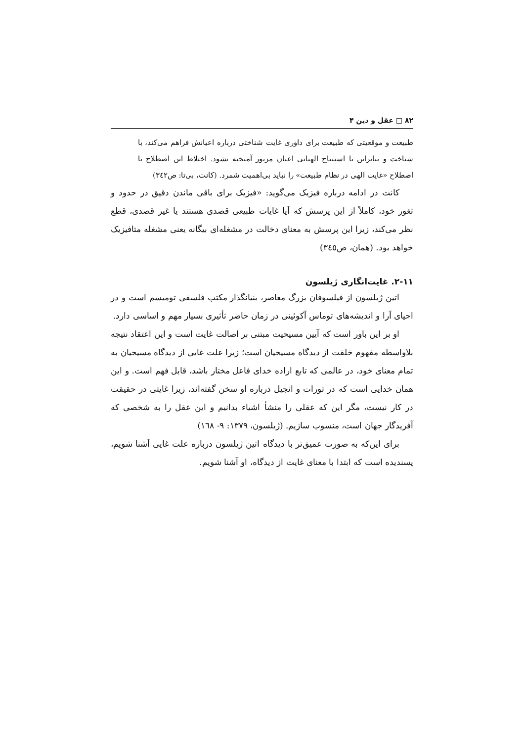۸۲ □ عقل و دین ۴
طبیعت و موقعیتی که طبیعت برای داوری غایت شناختی درباره اعیانش فراهم می‌کند، با شناخت و بنابراین با استنتاج الهیاتی اعیان مزبور آمیخته نشود. اختلاط این اصطلاح با اصطلاح «غایت الهی در نظام طبیعت» را نباید بی‌اهمیت شمرد. (کانت، بی‌تا: ص۳٤۲)
کانت در ادامه درباره فیزیک می‌گوید: «فیزیک برای باقی ماندن دقیق در حدود و ثغور خود، کاملاً از این پرسش که آیا غایات طبیعی قصدی هستند یا غیر قصدی، قطع نظر می‌کند، زیرا این پرسش به معنای دخالت در مشغله‌ای بیگانه یعنی مشغله متافیزیک خواهد بود. (همان، ص۳٤٥)
۲-۱۱. غایت‌انگاری ژیلسون
اتین ژیلسون از فیلسوفان بزرگ معاصر، بنیانگذار مکتب فلسفی تومیسم است و در احیای آرا و اندیشه‌های توماس آکوئینی در زمان حاضر تأثیری بسیار مهم و اساسی دارد.
او بر این باور است که آیین مسیحیت مبتنی بر اصالت غایت است و این اعتقاد نتیجه بلاواسطه مفهوم خلقت از دیدگاه مسیحیان است؛ زیرا علت غایی از دیدگاه مسیحیان به تمام معنای خود، در عالمی که تابع اراده خدای فاعل مختار باشد، قابل فهم است. و این همان خدایی است که در تورات و انجیل درباره او سخن گفته‌اند، زیرا غایتی در حقیقت در کار نیست، مگر این که عقلی را منشأ اشیاء بدانیم و این عقل را به شخصی که آفریدگار جهان است، منسوب سازیم. (ژیلسون، ۱۳۷۹: ۹- ۱٦۸)
برای این‌که به صورت عمیق‌تر با دیدگاه اتین ژیلسون درباره علت غایی آشنا شویم، پسندیده است که ابتدا با معنای غایت از دیدگاه، او آشنا شویم.